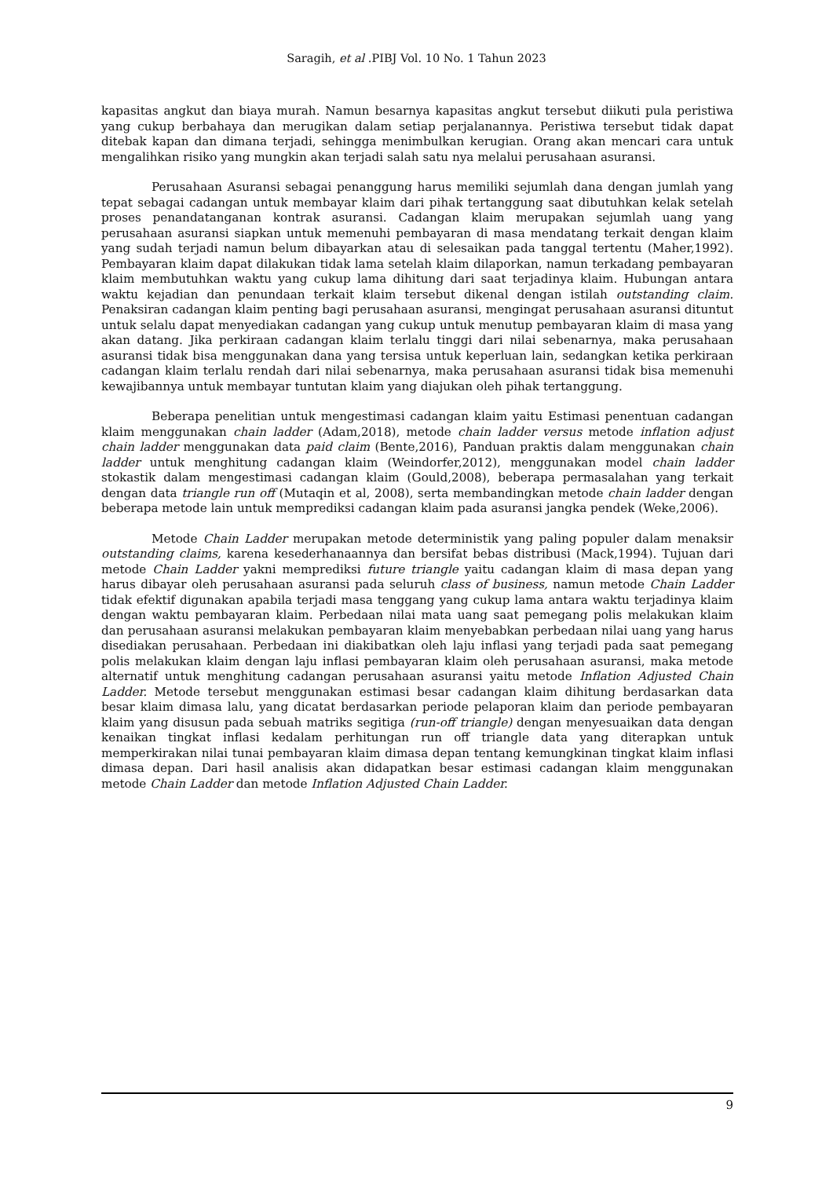Saragih, et al .PIBJ Vol. 10 No. 1 Tahun 2023
kapasitas angkut dan biaya murah. Namun besarnya kapasitas angkut tersebut diikuti pula peristiwa yang cukup berbahaya dan merugikan dalam setiap perjalanannya. Peristiwa tersebut tidak dapat ditebak kapan dan dimana terjadi, sehingga menimbulkan kerugian. Orang akan mencari cara untuk mengalihkan risiko yang mungkin akan terjadi salah satu nya melalui perusahaan asuransi.
Perusahaan Asuransi sebagai penanggung harus memiliki sejumlah dana dengan jumlah yang tepat sebagai cadangan untuk membayar klaim dari pihak tertanggung saat dibutuhkan kelak setelah proses penandatanganan kontrak asuransi. Cadangan klaim merupakan sejumlah uang yang perusahaan asuransi siapkan untuk memenuhi pembayaran di masa mendatang terkait dengan klaim yang sudah terjadi namun belum dibayarkan atau di selesaikan pada tanggal tertentu (Maher,1992). Pembayaran klaim dapat dilakukan tidak lama setelah klaim dilaporkan, namun terkadang pembayaran klaim membutuhkan waktu yang cukup lama dihitung dari saat terjadinya klaim. Hubungan antara waktu kejadian dan penundaan terkait klaim tersebut dikenal dengan istilah outstanding claim. Penaksiran cadangan klaim penting bagi perusahaan asuransi, mengingat perusahaan asuransi dituntut untuk selalu dapat menyediakan cadangan yang cukup untuk menutup pembayaran klaim di masa yang akan datang. Jika perkiraan cadangan klaim terlalu tinggi dari nilai sebenarnya, maka perusahaan asuransi tidak bisa menggunakan dana yang tersisa untuk keperluan lain, sedangkan ketika perkiraan cadangan klaim terlalu rendah dari nilai sebenarnya, maka perusahaan asuransi tidak bisa memenuhi kewajibannya untuk membayar tuntutan klaim yang diajukan oleh pihak tertanggung.
Beberapa penelitian untuk mengestimasi cadangan klaim yaitu Estimasi penentuan cadangan klaim menggunakan chain ladder (Adam,2018), metode chain ladder versus metode inflation adjust chain ladder menggunakan data paid claim (Bente,2016), Panduan praktis dalam menggunakan chain ladder untuk menghitung cadangan klaim (Weindorfer,2012), menggunakan model chain ladder stokastik dalam mengestimasi cadangan klaim (Gould,2008), beberapa permasalahan yang terkait dengan data triangle run off (Mutaqin et al, 2008), serta membandingkan metode chain ladder dengan beberapa metode lain untuk memprediksi cadangan klaim pada asuransi jangka pendek (Weke,2006).
Metode Chain Ladder merupakan metode deterministik yang paling populer dalam menaksir outstanding claims, karena kesederhanaannya dan bersifat bebas distribusi (Mack,1994). Tujuan dari metode Chain Ladder yakni memprediksi future triangle yaitu cadangan klaim di masa depan yang harus dibayar oleh perusahaan asuransi pada seluruh class of business, namun metode Chain Ladder tidak efektif digunakan apabila terjadi masa tenggang yang cukup lama antara waktu terjadinya klaim dengan waktu pembayaran klaim. Perbedaan nilai mata uang saat pemegang polis melakukan klaim dan perusahaan asuransi melakukan pembayaran klaim menyebabkan perbedaan nilai uang yang harus disediakan perusahaan. Perbedaan ini diakibatkan oleh laju inflasi yang terjadi pada saat pemegang polis melakukan klaim dengan laju inflasi pembayaran klaim oleh perusahaan asuransi, maka metode alternatif untuk menghitung cadangan perusahaan asuransi yaitu metode Inflation Adjusted Chain Ladder. Metode tersebut menggunakan estimasi besar cadangan klaim dihitung berdasarkan data besar klaim dimasa lalu, yang dicatat berdasarkan periode pelaporan klaim dan periode pembayaran klaim yang disusun pada sebuah matriks segitiga (run-off triangle) dengan menyesuaikan data dengan kenaikan tingkat inflasi kedalam perhitungan run off triangle data yang diterapkan untuk memperkirakan nilai tunai pembayaran klaim dimasa depan tentang kemungkinan tingkat klaim inflasi dimasa depan. Dari hasil analisis akan didapatkan besar estimasi cadangan klaim menggunakan metode Chain Ladder dan metode Inflation Adjusted Chain Ladder.
9